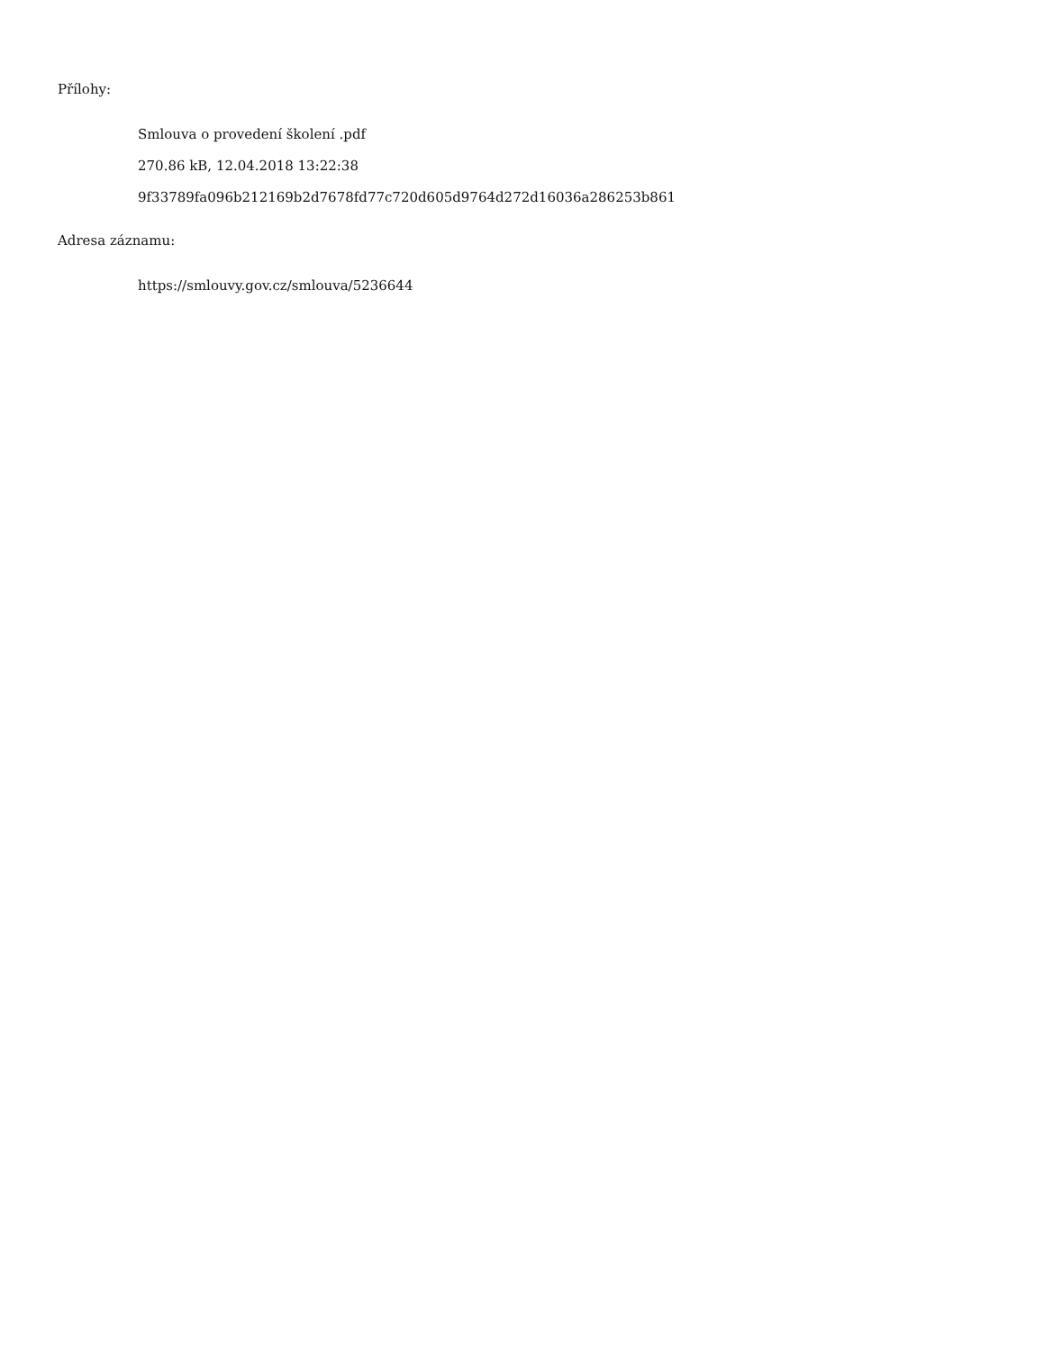Přílohy:
Smlouva o provedení školení .pdf
270.86 kB, 12.04.2018 13:22:38
9f33789fa096b212169b2d7678fd77c720d605d9764d272d16036a286253b861
Adresa záznamu:
https://smlouvy.gov.cz/smlouva/5236644